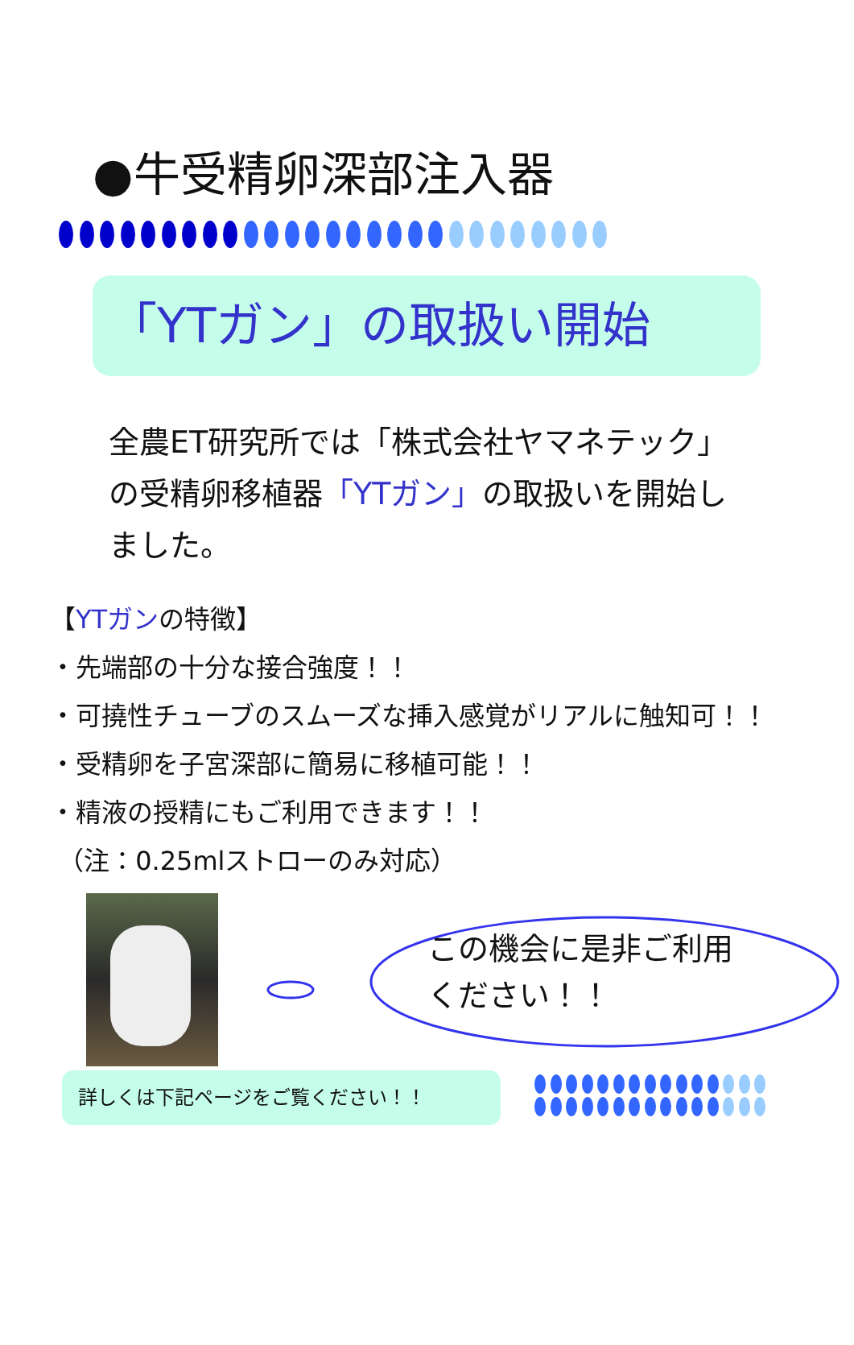●牛受精卵深部注入器
「YTガン」の取扱い開始
全農ET研究所では「株式会社ヤマネテック」の受精卵移植器「YTガン」の取扱いを開始しました。
【YTガンの特徴】
・先端部の十分な接合強度！！
・可撓性チューブのスムーズな挿入感覚がリアルに触知可！！
・受精卵を子宮深部に簡易に移植可能！！
・精液の授精にもご利用できます！！
（注：0.25mlストローのみ対応）
この機会に是非ご利用
ください！！
詳しくは下記ページをご覧ください！！